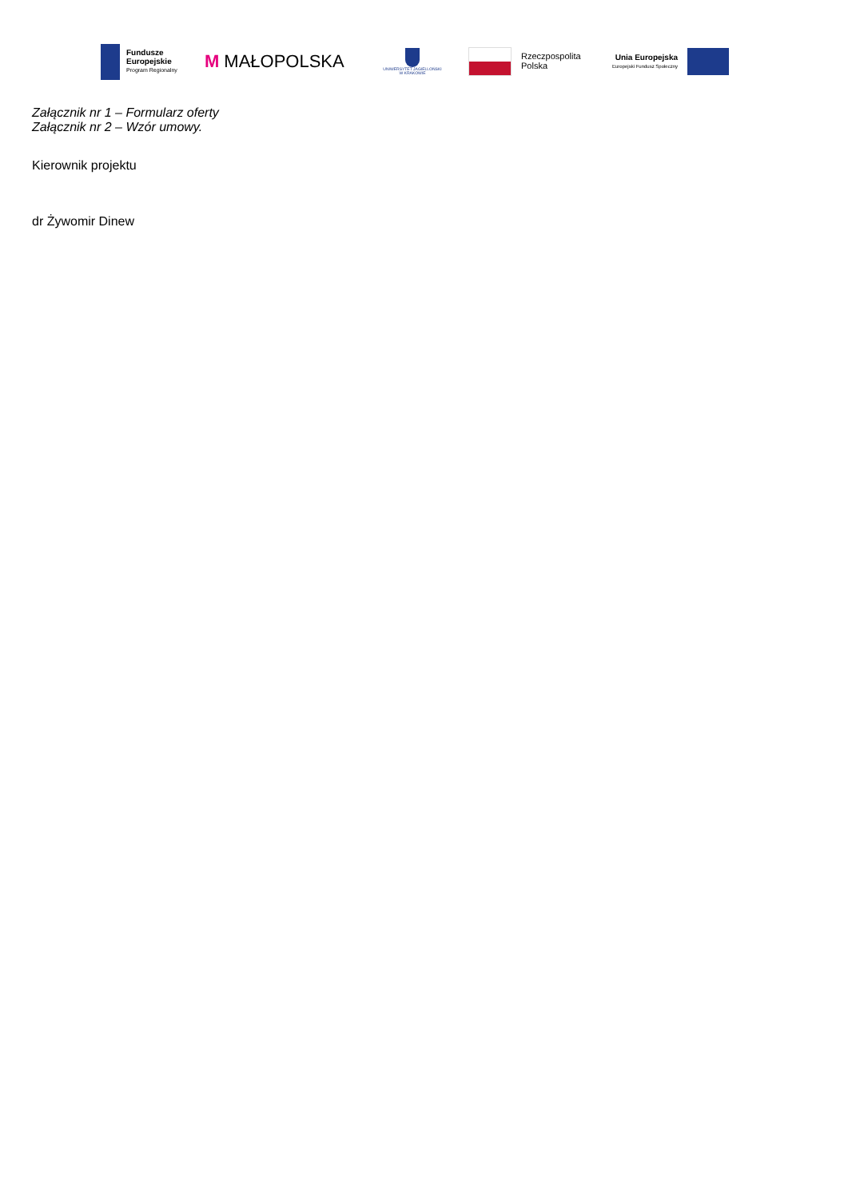Fundusze
Europejskie
Program Regionalny
M MAŁOPOLSKA
UNIWERSYTET JAGIELLOŃSKI
W KRAKOWIE
Rzeczpospolita
Polska
Unia Europejska
Europejski Fundusz Społeczny
Załącznik nr 1 – Formularz oferty
Załącznik nr 2 – Wzór umowy.
Kierownik projektu
dr Żywomir Dinew